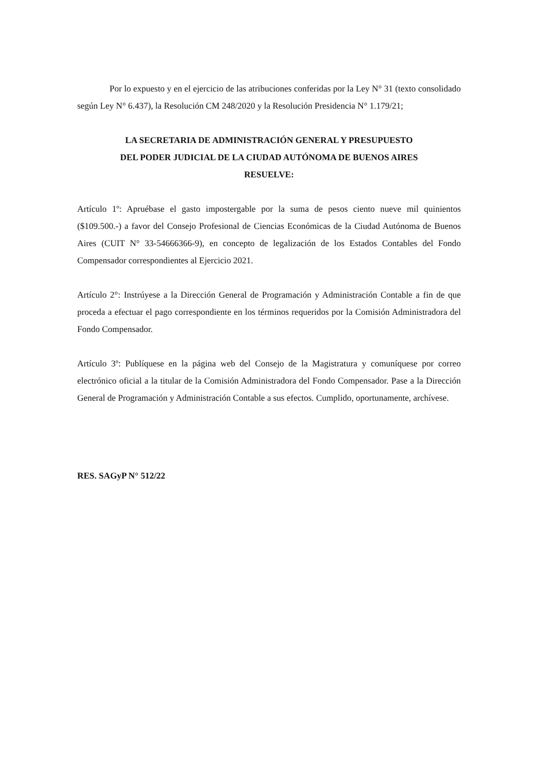Por lo expuesto y en el ejercicio de las atribuciones conferidas por la Ley N° 31 (texto consolidado según Ley N° 6.437), la Resolución CM 248/2020 y la Resolución Presidencia N° 1.179/21;
LA SECRETARIA DE ADMINISTRACIÓN GENERAL Y PRESUPUESTO
DEL PODER JUDICIAL DE LA CIUDAD AUTÓNOMA DE BUENOS AIRES
RESUELVE:
Artículo 1º: Apruébase el gasto impostergable por la suma de pesos ciento nueve mil quinientos ($109.500.-) a favor del Consejo Profesional de Ciencias Económicas de la Ciudad Autónoma de Buenos Aires (CUIT N° 33-54666366-9), en concepto de legalización de los Estados Contables del Fondo Compensador correspondientes al Ejercicio 2021.
Artículo 2°: Instrúyese a la Dirección General de Programación y Administración Contable a fin de que proceda a efectuar el pago correspondiente en los términos requeridos por la Comisión Administradora del Fondo Compensador.
Artículo 3º: Publíquese en la página web del Consejo de la Magistratura y comuníquese por correo electrónico oficial a la titular de la Comisión Administradora del Fondo Compensador. Pase a la Dirección General de Programación y Administración Contable a sus efectos. Cumplido, oportunamente, archívese.
RES. SAGyP N° 512/22